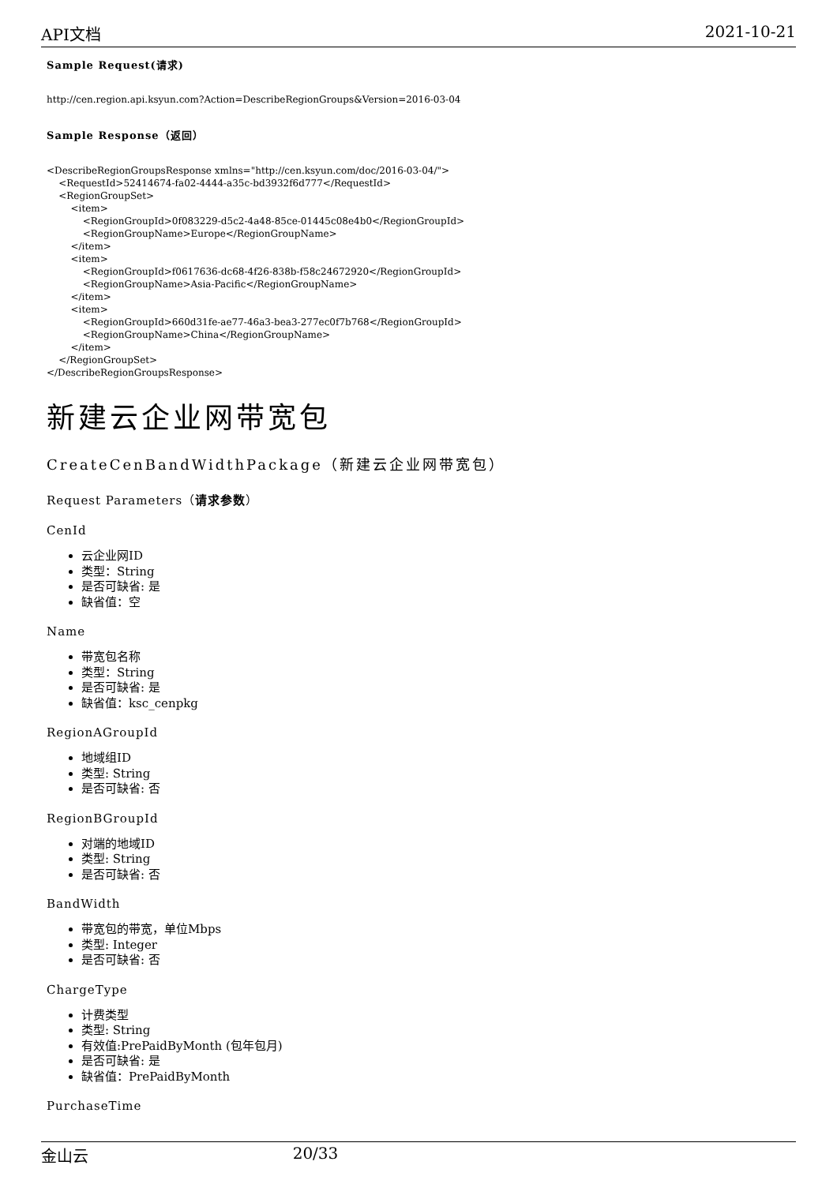API文档 2021-10-21
Sample Request(请求)
http://cen.region.api.ksyun.com?Action=DescribeRegionGroups&Version=2016-03-04
Sample Response（返回）
<DescribeRegionGroupsResponse xmlns="http://cen.ksyun.com/doc/2016-03-04/">
    <RequestId>52414674-fa02-4444-a35c-bd3932f6d777</RequestId>
    <RegionGroupSet>
        <item>
            <RegionGroupId>0f083229-d5c2-4a48-85ce-01445c08e4b0</RegionGroupId>
            <RegionGroupName>Europe</RegionGroupName>
        </item>
        <item>
            <RegionGroupId>f0617636-dc68-4f26-838b-f58c24672920</RegionGroupId>
            <RegionGroupName>Asia-Pacific</RegionGroupName>
        </item>
        <item>
            <RegionGroupId>660d31fe-ae77-46a3-bea3-277ec0f7b768</RegionGroupId>
            <RegionGroupName>China</RegionGroupName>
        </item>
    </RegionGroupSet>
</DescribeRegionGroupsResponse>
新建云企业网带宽包
CreateCenBandWidthPackage（新建云企业网带宽包）
Request Parameters（请求参数）
CenId
云企业网ID
类型：String
是否可缺省: 是
缺省值：空
Name
带宽包名称
类型：String
是否可缺省: 是
缺省值：ksc_cenpkg
RegionAGroupId
地域组ID
类型: String
是否可缺省: 否
RegionBGroupId
对端的地域ID
类型: String
是否可缺省: 否
BandWidth
带宽包的带宽，单位Mbps
类型: Integer
是否可缺省: 否
ChargeType
计费类型
类型: String
有效值:PrePaidByMonth (包年包月)
是否可缺省: 是
缺省值：PrePaidByMonth
PurchaseTime
金山云 20/33